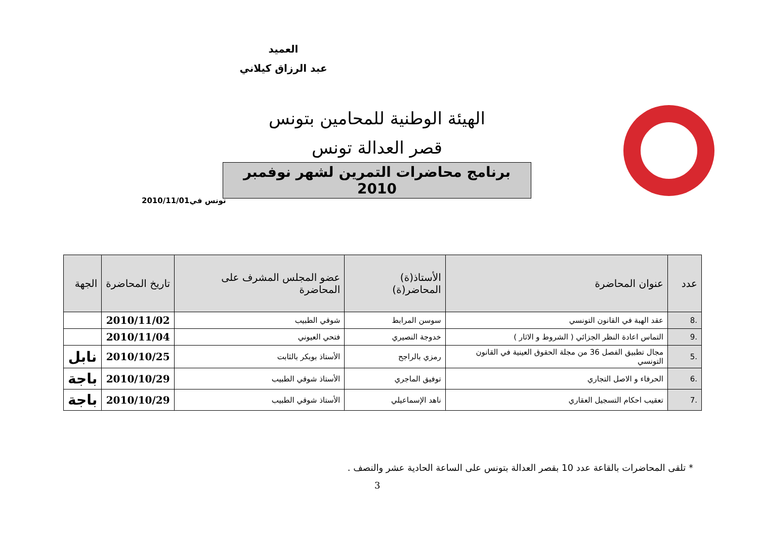العميد
عبد الرزاق كيلاني
الهيئة الوطنية للمحامين بتونس
قصر العدالة تونس
برنامج محاضرات التمرين لشهر نوفمبر 2010
تونس في2010/11/01
| عدد | عنوان المحاضرة | الأستاذ(ة) المحاضر(ة) | عضو المجلس المشرف على المحاضرة | تاريخ المحاضرة | الجهة |
| --- | --- | --- | --- | --- | --- |
| .8 | عقد الهبة في القانون التونسي | سوسن المرابط | شوقي الطبيب | 2010/11/02 | |
| .9 | التماس اعادة النظر الجزائي ( الشروط و الاثار ) | خدوجة النصيري | فتحي العيوني | 2010/11/04 | |
| .5 | مجال تطبيق الفصل 36 من مجلة الحقوق العينية في القانون التونسي | رمزي بالراجح | الأستاذ بوبكر بالثابت | 2010/10/25 | نابل |
| .6 | الحرفاء و الاصل التجاري | توفيق الماجري | الأستاذ شوقي الطبيب | 2010/10/29 | باجة |
| .7 | تعقيب احكام التسجيل العقاري | ناهد الإسماعيلي | الأستاذ شوقي الطبيب | 2010/10/29 | باجة |
* تلقى المحاضرات بالقاعة عدد 10 بقصر العدالة بتونس على الساعة الحادية عشر والنصف .
3